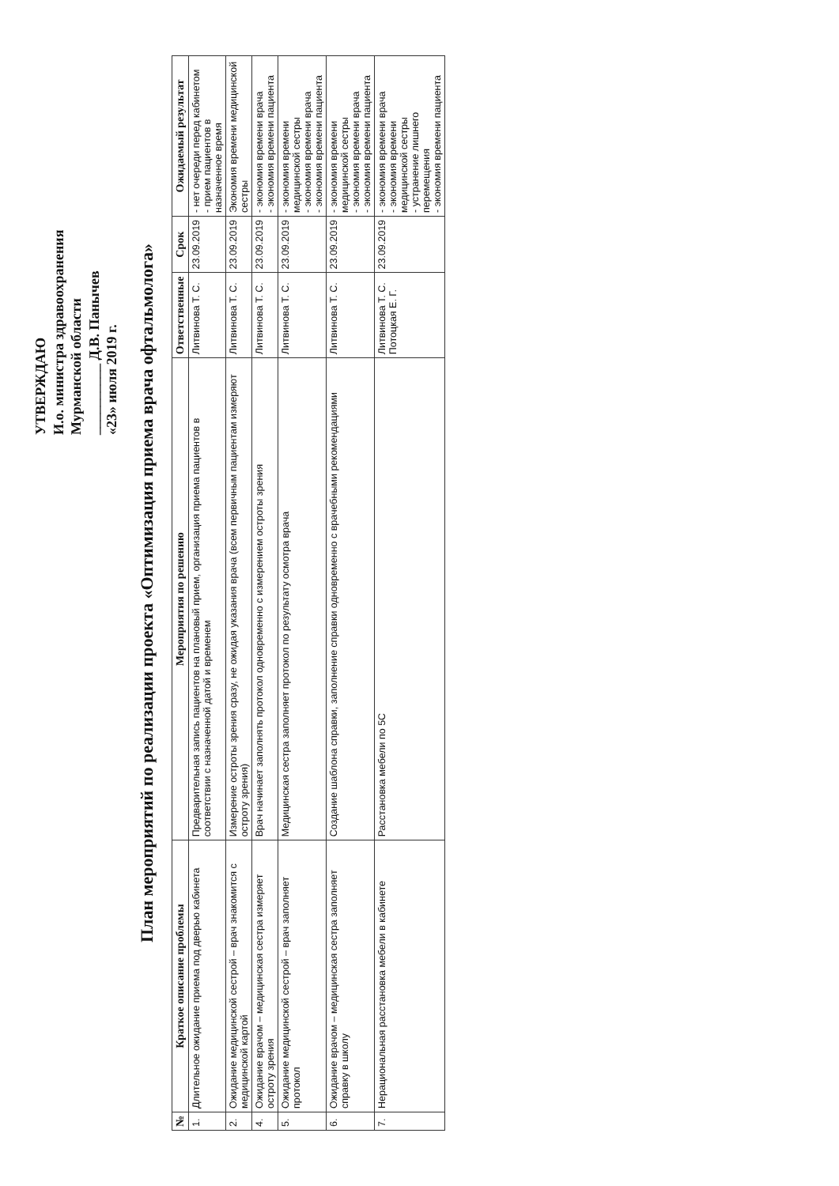УТВЕРЖДАЮ
И.о. министра здравоохранения
Мурманской области
__________ Д.В. Панычев
«23» июля 2019 г.
План мероприятий по реализации проекта «Оптимизация приема врача офтальмолога»
| № | Краткое описание проблемы | Мероприятия по решению | Ответственные | Срок | Ожидаемый результат |
| --- | --- | --- | --- | --- | --- |
| 1. | Длительное ожидание приема под дверью кабинета | Предварительная запись пациентов на плановый прием, организация приема пациентов в соответствии с назначенной датой и временем | Литвинова Т. С. | 23.09.2019 | - нет очереди перед кабинетом - прием пациентов в назначенное время |
| 2. | Ожидание медицинской сестрой – врач знакомится с медицинской картой | Измерение остроты зрения сразу, не ожидая указания врача (всем первичным пациентам измеряют остроту зрения) | Литвинова Т. С. | 23.09.2019 | Экономия времени медицинской сестры |
| 4. | Ожидание врачом – медицинская сестра измеряет остроту зрения | Врач начинает заполнять протокол одновременно с измерением остроты зрения | Литвинова Т. С. | 23.09.2019 | - экономия времени врача - экономия времени пациента |
| 5. | Ожидание медицинской сестрой – врач заполняет протокол | Медицинская сестра заполняет протокол по результату осмотра врача | Литвинова Т. С. | 23.09.2019 | - экономия времени медицинской сестры - экономия времени врача - экономия времени пациента |
| 6. | Ожидание врачом – медицинская сестра заполняет справку в школу | Создание шаблона справки, заполнение справки одновременно с врачебными рекомендациями | Литвинова Т. С. | 23.09.2019 | - экономия времени медицинской сестры - экономия времени врача - экономия времени пациента |
| 7. | Нерациональная расстановка мебели в кабинете | Расстановка мебели по 5С | Литвинова Т. С. Потоцкая Е. Г. | 23.09.2019 | - экономия времени врача - экономия времени медицинской сестры - устранение лишнего перемещения - экономия времени пациента |